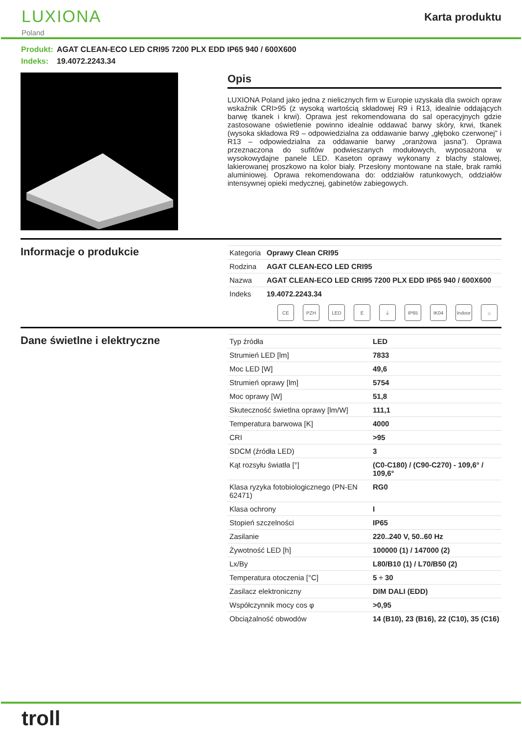LUXIONA
Poland
Karta produktu
Produkt: AGAT CLEAN-ECO LED CRI95 7200 PLX EDD IP65 940 / 600X600
Indeks: 19.4072.2243.34
Opis
LUXIONA Poland jako jedna z nielicznych firm w Europie uzyskała dla swoich opraw wskaźnik CRI>95 (z wysoką wartością składowej R9 i R13, idealnie oddających barwę tkanek i krwi). Oprawa jest rekomendowana do sal operacyjnych gdzie zastosowane oświetlenie powinno idealnie oddawać barwy skóry, krwi, tkanek (wysoka składowa R9 – odpowiedzialna za oddawanie barwy „głęboko czerwonej” i R13 – odpowiedzialna za oddawanie barwy „oranżowa jasna”). Oprawa przeznaczona do sufitów podwieszanych modułowych, wyposażona w wysokowydajne panele LED. Kaseton oprawy wykonany z blachy stalowej, lakierowanej proszkowo na kolor biały. Przesłony montowane na stałe, brak ramki aluminiowej. Oprawa rekomendowana do: oddziałów ratunkowych, oddziałów intensywnej opieki medycznej, gabinetów zabiegowych.
Informacje o produkcie
| Kategoria | Oprawy Clean CRI95 |
| Rodzina | AGAT CLEAN-ECO LED CRI95 |
| Nazwa | AGAT CLEAN-ECO LED CRI95 7200 PLX EDD IP65 940 / 600X600 |
| Indeks | 19.4072.2243.34 |
CE PZH LED E ⏚ IP65 IK04 Indoor
⌂
Dane świetlne i elektryczne
| Typ źródła | LED |
| Strumień LED [lm] | 7833 |
| Moc LED [W] | 49,6 |
| Strumień oprawy [lm] | 5754 |
| Moc oprawy [W] | 51,8 |
| Skuteczność świetlna oprawy [lm/W] | 111,1 |
| Temperatura barwowa [K] | 4000 |
| CRI | >95 |
| SDCM (źródła LED) | 3 |
| Kąt rozsyłu światła [°] | (C0-C180) / (C90-C270) - 109,6° / 109,6° |
| Klasa ryzyka fotobiologicznego (PN-EN 62471) | RG0 |
| Klasa ochrony | I |
| Stopień szczelności | IP65 |
| Zasilanie | 220..240 V, 50..60 Hz |
| Żywotność LED [h] | 100000 (1) / 147000 (2) |
| Lx/By | L80/B10 (1) / L70/B50 (2) |
| Temperatura otoczenia [°C] | 5 ÷ 30 |
| Zasilacz elektroniczny | DIM DALI (EDD) |
| Współczynnik mocy cos φ | >0,95 |
| Obciążalność obwodów | 14 (B10), 23 (B16), 22 (C10), 35 (C16) |
troll